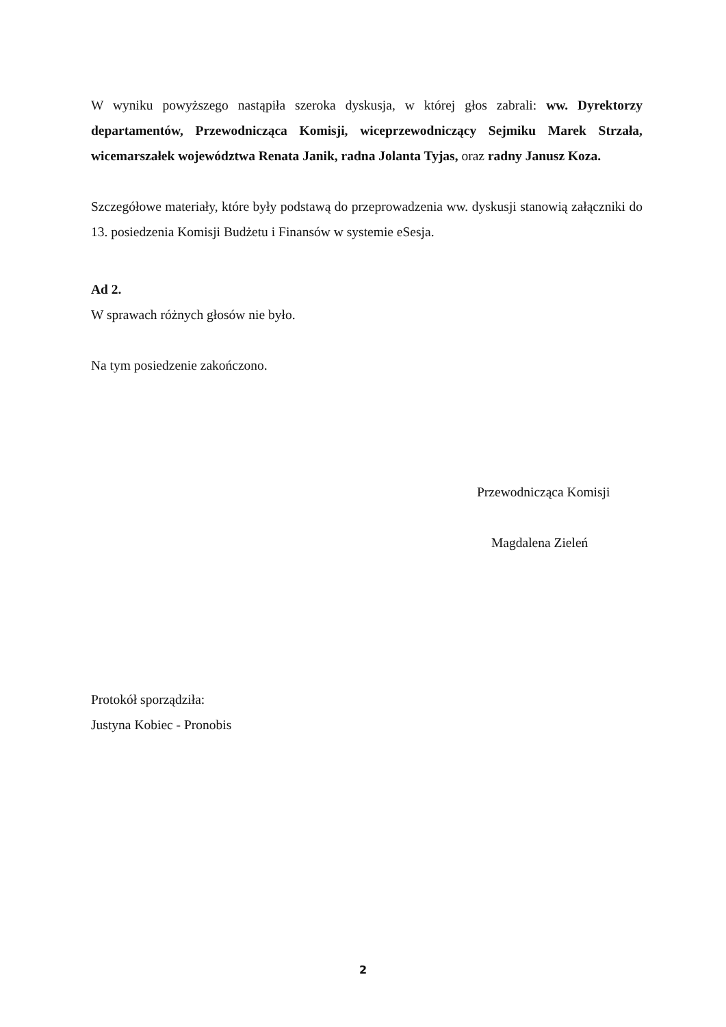W wyniku powyższego nastąpiła szeroka dyskusja, w której głos zabrali: ww. Dyrektorzy departamentów, Przewodnicząca Komisji, wiceprzewodniczący Sejmiku Marek Strzała, wicemarszałek województwa Renata Janik, radna Jolanta Tyjas, oraz radny Janusz Koza.
Szczegółowe materiały, które były podstawą do przeprowadzenia ww. dyskusji stanowią załączniki do 13. posiedzenia Komisji Budżetu i Finansów w systemie eSesja.
Ad 2.
W sprawach różnych głosów nie było.
Na tym posiedzenie zakończono.
Przewodnicząca Komisji
Magdalena Zieleń
Protokół sporządziła:
Justyna Kobiec - Pronobis
2